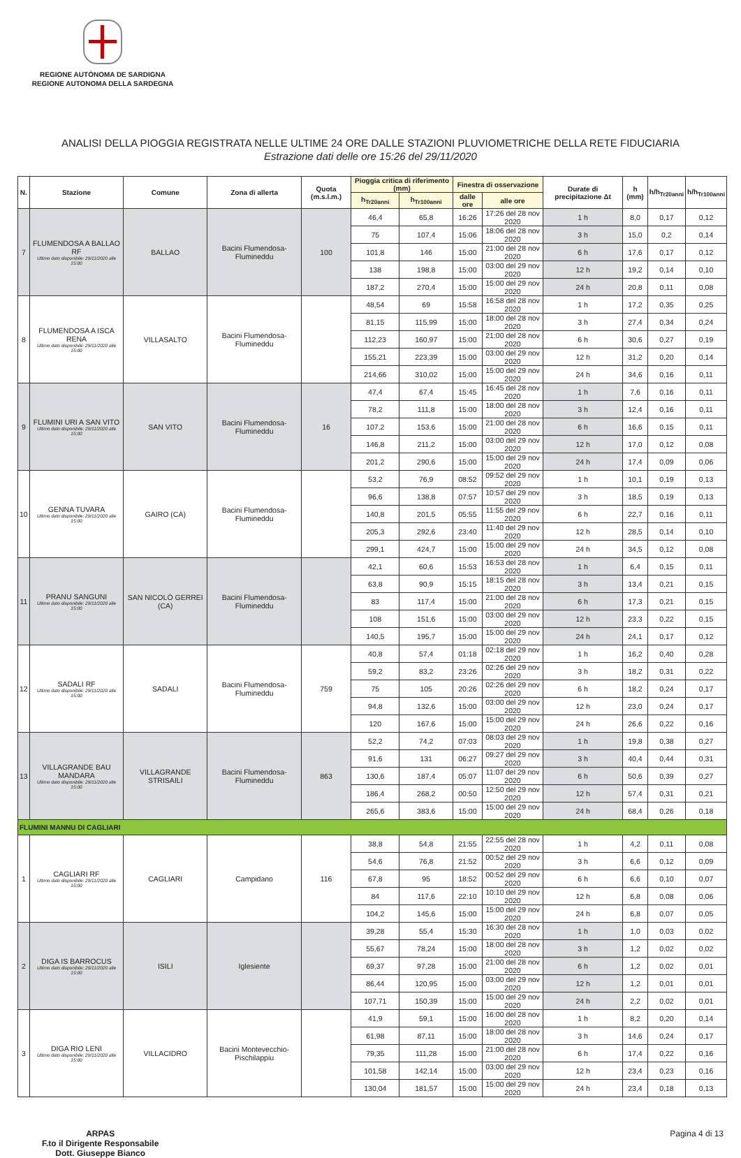REGIONE AUTÒNOMA DE SARDIGNA
REGIONE AUTONOMA DELLA SARDEGNA
ANALISI DELLA PIOGGIA REGISTRATA NELLE ULTIME 24 ORE DALLE STAZIONI PLUVIOMETRICHE DELLA RETE FIDUCIARIA
Estrazione dati delle ore 15:26 del 29/11/2020
| N. | Stazione | Comune | Zona di allerta | Quota (m.s.l.m.) | Pioggia critica di riferimento (mm) | | Finestra di osservazione | | Durate di precipitazione Δt | h (mm) | h/h<sub>Tr20anni</sub> | h/h<sub>Tr100anni</sub> |
| --- | --- | --- | --- | --- | --- | --- | --- | --- | --- | --- | --- | --- |
| | | | | | h<sub>Tr20anni</sub> | h<sub>Tr100anni</sub> | dalle ore | alle ore | | | | |
| 7 | FLUMENDOSA A BALLAO RF Ultimo dato disponibile: 29/11/2020 alle 15:00 | BALLAO | Bacini Flumendosa-Flumineddu | 100 | 46,4 | 65,8 | 16:26 | 17:26 del 28 nov 2020 | 1 h | 8,0 | 0,17 | 0,12 |
| | | | | | 75 | 107,4 | 15:06 | 18:06 del 28 nov 2020 | 3 h | 15,0 | 0,2 | 0,14 |
| | | | | | 101,8 | 146 | 15:00 | 21:00 del 28 nov 2020 | 6 h | 17,6 | 0,17 | 0,12 |
| | | | | | 138 | 198,8 | 15:00 | 03:00 del 29 nov 2020 | 12 h | 19,2 | 0,14 | 0,10 |
| | | | | | 187,2 | 270,4 | 15:00 | 15:00 del 29 nov 2020 | 24 h | 20,8 | 0,11 | 0,08 |
| 8 | FLUMENDOSA A ISCA RENA Ultimo dato disponibile: 29/11/2020 alle 15:00 | VILLASALTO | Bacini Flumendosa-Flumineddu | | 48,54 | 69 | 15:58 | 16:58 del 28 nov 2020 | 1 h | 17,2 | 0,35 | 0,25 |
| | | | | | 81,15 | 115,99 | 15:00 | 18:00 del 28 nov 2020 | 3 h | 27,4 | 0,34 | 0,24 |
| | | | | | 112,23 | 160,97 | 15:00 | 21:00 del 28 nov 2020 | 6 h | 30,6 | 0,27 | 0,19 |
| | | | | | 155,21 | 223,39 | 15:00 | 03:00 del 29 nov 2020 | 12 h | 31,2 | 0,20 | 0,14 |
| | | | | | 214,66 | 310,02 | 15:00 | 15:00 del 29 nov 2020 | 24 h | 34,6 | 0,16 | 0,11 |
| 9 | FLUMINI URI A SAN VITO Ultimo dato disponibile: 29/11/2020 alle 15:00 | SAN VITO | Bacini Flumendosa-Flumineddu | 16 | 47,4 | 67,4 | 15:45 | 16:45 del 28 nov 2020 | 1 h | 7,6 | 0,16 | 0,11 |
| | | | | | 78,2 | 111,8 | 15:00 | 18:00 del 28 nov 2020 | 3 h | 12,4 | 0,16 | 0,11 |
| | | | | | 107,2 | 153,6 | 15:00 | 21:00 del 28 nov 2020 | 6 h | 16,6 | 0,15 | 0,11 |
| | | | | | 146,8 | 211,2 | 15:00 | 03:00 del 29 nov 2020 | 12 h | 17,0 | 0,12 | 0,08 |
| | | | | | 201,2 | 290,6 | 15:00 | 15:00 del 29 nov 2020 | 24 h | 17,4 | 0,09 | 0,06 |
| 10 | GENNA TUVARA Ultimo dato disponibile: 29/11/2020 alle 15:00 | GAIRO (CA) | Bacini Flumendosa-Flumineddu | | 53,2 | 76,9 | 08:52 | 09:52 del 29 nov 2020 | 1 h | 10,1 | 0,19 | 0,13 |
| | | | | | 96,6 | 138,8 | 07:57 | 10:57 del 29 nov 2020 | 3 h | 18,5 | 0,19 | 0,13 |
| | | | | | 140,8 | 201,5 | 05:55 | 11:55 del 29 nov 2020 | 6 h | 22,7 | 0,16 | 0,11 |
| | | | | | 205,3 | 292,6 | 23:40 | 11:40 del 29 nov 2020 | 12 h | 28,5 | 0,14 | 0,10 |
| | | | | | 299,1 | 424,7 | 15:00 | 15:00 del 29 nov 2020 | 24 h | 34,5 | 0,12 | 0,08 |
| 11 | PRANU SANGUNI Ultimo dato disponibile: 29/11/2020 alle 15:00 | SAN NICOLÒ GERREI (CA) | Bacini Flumendosa-Flumineddu | | 42,1 | 60,6 | 15:53 | 16:53 del 28 nov 2020 | 1 h | 6,4 | 0,15 | 0,11 |
| | | | | | 63,8 | 90,9 | 15:15 | 18:15 del 28 nov 2020 | 3 h | 13,4 | 0,21 | 0,15 |
| | | | | | 83 | 117,4 | 15:00 | 21:00 del 28 nov 2020 | 6 h | 17,3 | 0,21 | 0,15 |
| | | | | | 108 | 151,6 | 15:00 | 03:00 del 29 nov 2020 | 12 h | 23,3 | 0,22 | 0,15 |
| | | | | | 140,5 | 195,7 | 15:00 | 15:00 del 29 nov 2020 | 24 h | 24,1 | 0,17 | 0,12 |
| 12 | SADALI RF Ultimo dato disponibile: 29/11/2020 alle 15:00 | SADALI | Bacini Flumendosa-Flumineddu | 759 | 40,8 | 57,4 | 01:18 | 02:18 del 29 nov 2020 | 1 h | 16,2 | 0,40 | 0,28 |
| | | | | | 59,2 | 83,2 | 23:26 | 02:26 del 29 nov 2020 | 3 h | 18,2 | 0,31 | 0,22 |
| | | | | | 75 | 105 | 20:26 | 02:26 del 29 nov 2020 | 6 h | 18,2 | 0,24 | 0,17 |
| | | | | | 94,8 | 132,6 | 15:00 | 03:00 del 29 nov 2020 | 12 h | 23,0 | 0,24 | 0,17 |
| | | | | | 120 | 167,6 | 15:00 | 15:00 del 29 nov 2020 | 24 h | 26,6 | 0,22 | 0,16 |
| 13 | VILLAGRANDE BAU MANDARA Ultimo dato disponibile: 29/11/2020 alle 15:00 | VILLAGRANDE STRISAILI | Bacini Flumendosa-Flumineddu | 863 | 52,2 | 74,2 | 07:03 | 08:03 del 29 nov 2020 | 1 h | 19,8 | 0,38 | 0,27 |
| | | | | | 91,6 | 131 | 06:27 | 09:27 del 29 nov 2020 | 3 h | 40,4 | 0,44 | 0,31 |
| | | | | | 130,6 | 187,4 | 05:07 | 11:07 del 29 nov 2020 | 6 h | 50,6 | 0,39 | 0,27 |
| | | | | | 186,4 | 268,2 | 00:50 | 12:50 del 29 nov 2020 | 12 h | 57,4 | 0,31 | 0,21 |
| | | | | | 265,6 | 383,6 | 15:00 | 15:00 del 29 nov 2020 | 24 h | 68,4 | 0,26 | 0,18 |
| FLUMINI MANNU DI CAGLIARI | | | | | | | | | | | | |
| 1 | CAGLIARI RF Ultimo dato disponibile: 29/11/2020 alle 15:00 | CAGLIARI | Campidano | 116 | 38,8 | 54,8 | 21:55 | 22:55 del 28 nov 2020 | 1 h | 4,2 | 0,11 | 0,08 |
| | | | | | 54,6 | 76,8 | 21:52 | 00:52 del 29 nov 2020 | 3 h | 6,6 | 0,12 | 0,09 |
| | | | | | 67,8 | 95 | 18:52 | 00:52 del 29 nov 2020 | 6 h | 6,6 | 0,10 | 0,07 |
| | | | | | 84 | 117,6 | 22:10 | 10:10 del 29 nov 2020 | 12 h | 6,8 | 0,08 | 0,06 |
| | | | | | 104,2 | 145,6 | 15:00 | 15:00 del 29 nov 2020 | 24 h | 6,8 | 0,07 | 0,05 |
| 2 | DIGA IS BARROCUS Ultimo dato disponibile: 29/11/2020 alle 15:00 | ISILI | Iglesiente | | 39,28 | 55,4 | 15:30 | 16:30 del 28 nov 2020 | 1 h | 1,0 | 0,03 | 0,02 |
| | | | | | 55,67 | 78,24 | 15:00 | 18:00 del 28 nov 2020 | 3 h | 1,2 | 0,02 | 0,02 |
| | | | | | 69,37 | 97,28 | 15:00 | 21:00 del 28 nov 2020 | 6 h | 1,2 | 0,02 | 0,01 |
| | | | | | 86,44 | 120,95 | 15:00 | 03:00 del 29 nov 2020 | 12 h | 1,2 | 0,01 | 0,01 |
| | | | | | 107,71 | 150,39 | 15:00 | 15:00 del 29 nov 2020 | 24 h | 2,2 | 0,02 | 0,01 |
| 3 | DIGA RIO LENI Ultimo dato disponibile: 29/11/2020 alle 15:00 | VILLACIDRO | Bacini Montevecchio-Pischilappiu | | 41,9 | 59,1 | 15:00 | 16:00 del 28 nov 2020 | 1 h | 8,2 | 0,20 | 0,14 |
| | | | | | 61,98 | 87,11 | 15:00 | 18:00 del 28 nov 2020 | 3 h | 14,6 | 0,24 | 0,17 |
| | | | | | 79,35 | 111,28 | 15:00 | 21:00 del 28 nov 2020 | 6 h | 17,4 | 0,22 | 0,16 |
| | | | | | 101,58 | 142,14 | 15:00 | 03:00 del 29 nov 2020 | 12 h | 23,4 | 0,23 | 0,16 |
| | | | | | 130,04 | 181,57 | 15:00 | 15:00 del 29 nov 2020 | 24 h | 23,4 | 0,18 | 0,13 |
ARPAS
F.to il Dirigente Responsabile
Dott. Giuseppe Bianco
Pagina 4 di 13